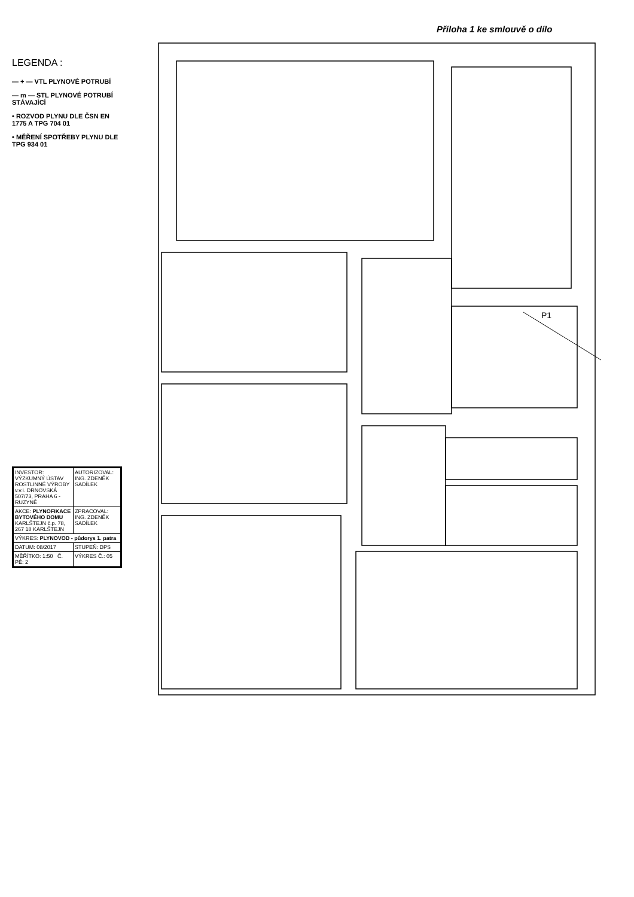Příloha 1 ke smlouvě o dílo
LEGENDA :
— + — VTL PLYNOVÉ POTRUBÍ
— m — STL PLYNOVÉ POTRUBÍ STÁVAJÍCÍ
• ROZVOD PLYNU DLE ČSN EN 1775 A TPG 704 01
• MĚŘENÍ SPOTŘEBY PLYNU DLE TPG 934 01
P1
| INVESTOR: VÝZKUMNÝ ÚSTAV ROSTLINNÉ VÝROBY v.v.i. DRNOVSKÁ 507/73, PRAHA 6 - RUZYNĚ | AUTORIZOVAL: ING. ZDENĚK SADÍLEK |
| AKCE: PLYNOFIKACE BYTOVÉHO DOMU KARLŠTEJN č.p. 78, 267 18 KARLŠTEJN | ZPRACOVAL: ING. ZDENĚK SADÍLEK |
| VÝKRES: PLYNOVOD - půdorys 1. patra | |
| DATUM: 08/2017 | STUPEŇ: DPS |
| MĚŘÍTKO: 1:50 Č. PÉ: 2 | VÝKRES Č.: 05 |